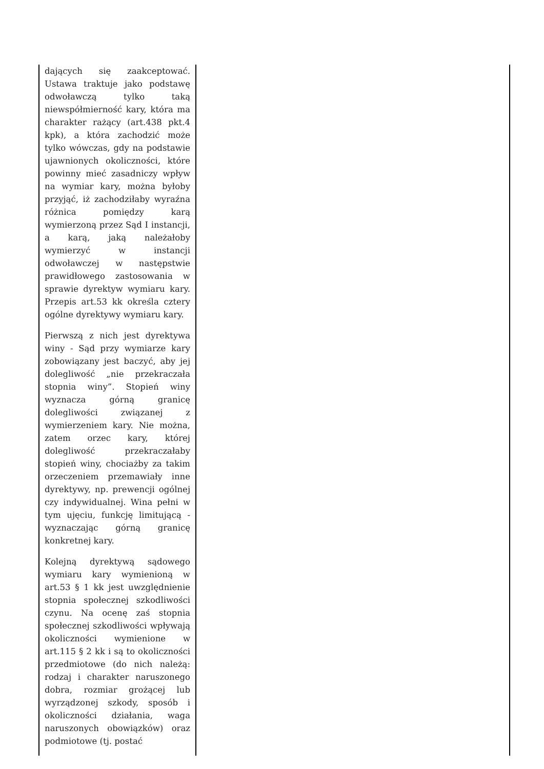| dających się zaakceptować. Ustawa traktuje jako podstawę odwoławczą tylko taką niewspółmierność kary, która ma charakter rażący (art.438 pkt.4 kpk), a która zachodzić może tylko wówczas, gdy na podstawie ujawnionych okoliczności, które powinny mieć zasadniczy wpływ na wymiar kary, można byłoby przyjąć, iż zachodziłaby wyraźna różnica pomiędzy karą wymierzoną przez Sąd I instancji, a karą, jaką należałoby wymierzyć w instancji odwoławczej w następstwie prawidłowego zastosowania w sprawie dyrektyw wymiaru kary. Przepis art.53 kk określa cztery ogólne dyrektywy wymiaru kary. Pierwszą z nich jest dyrektywa winy - Sąd przy wymiarze kary zobowiązany jest baczyć, aby jej dolegliwość „nie przekraczała stopnia winy”. Stopień winy wyznacza górną granicę dolegliwości związanej z wymierzeniem kary. Nie można, zatem orzec kary, której dolegliwość przekraczałaby stopień winy, chociażby za takim orzeczeniem przemawiały inne dyrektywy, np. prewencji ogólnej czy indywidualnej. Wina pełni w tym ujęciu, funkcję limitującą - wyznaczając górną granicę konkretnej kary. Kolejną dyrektywą sądowego wymiaru kary wymienioną w art.53 § 1 kk jest uwzględnienie stopnia społecznej szkodliwości czynu. Na ocenę zaś stopnia społecznej szkodliwości wpływają okoliczności wymienione w art.115 § 2 kk i są to okoliczności przedmiotowe (do nich należą: rodzaj i charakter naruszonego dobra, rozmiar grożącej lub wyrządzonej szkody, sposób i okoliczności działania, waga naruszonych obowiązków) oraz podmiotowe (tj. postać | |